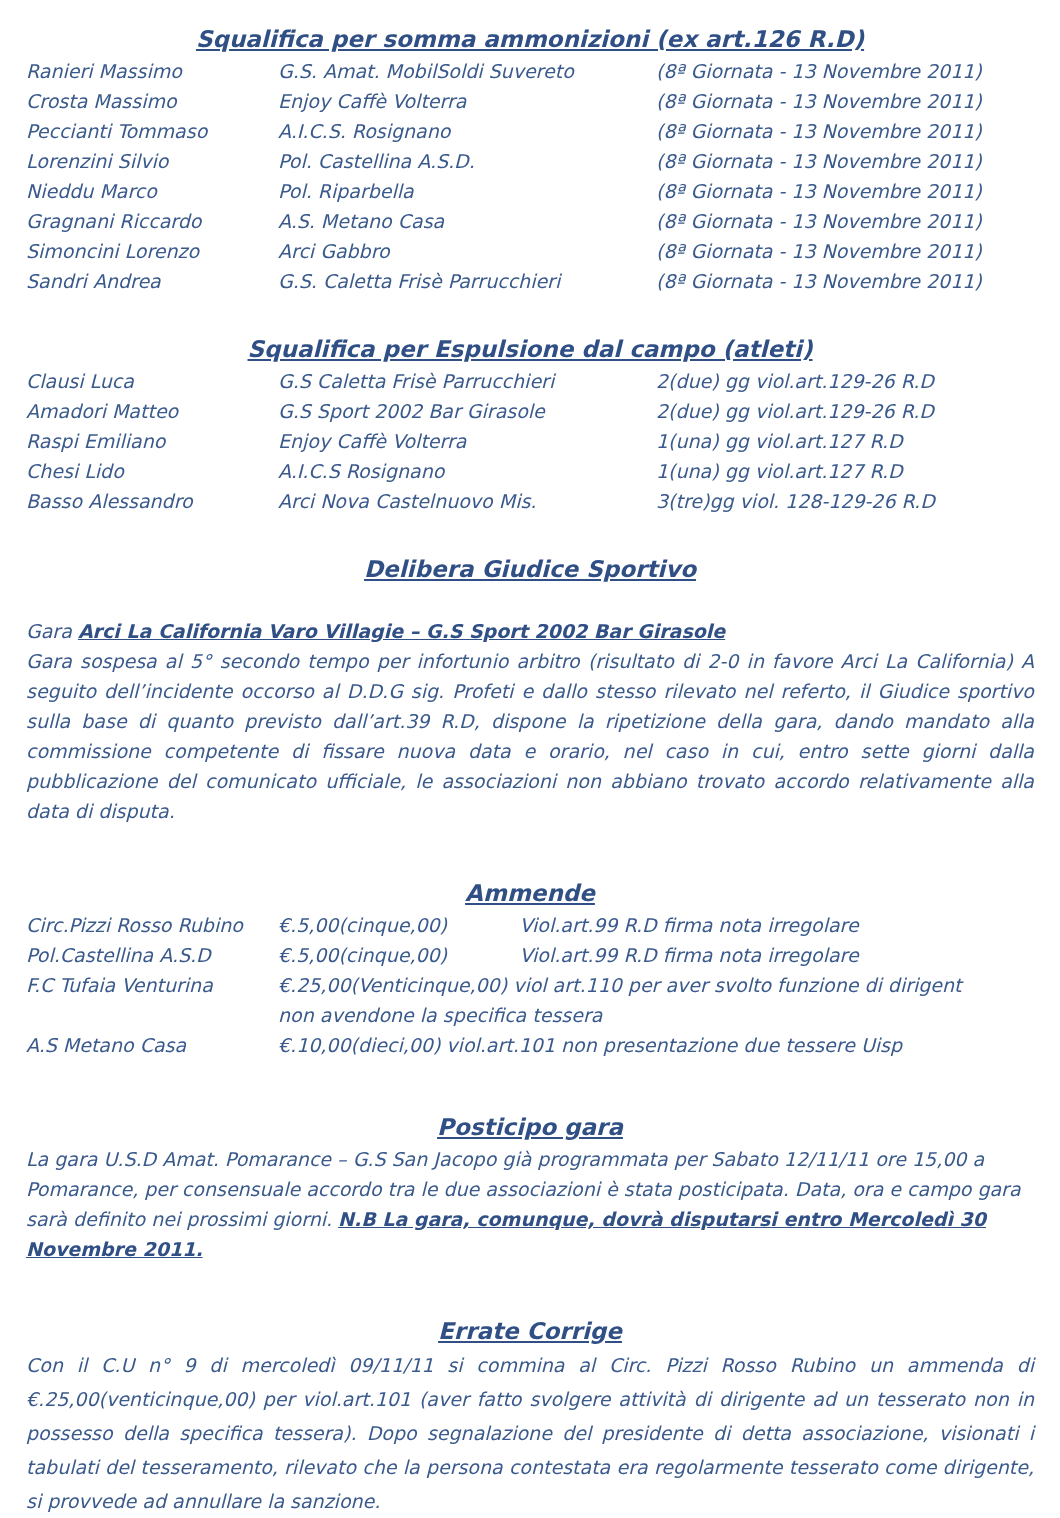Squalifica per somma ammonizioni (ex art.126 R.D)
| Ranieri Massimo | G.S. Amat. MobilSoldi Suvereto | (8ª Giornata - 13 Novembre 2011) |
| Crosta Massimo | Enjoy Caffè Volterra | (8ª Giornata - 13 Novembre 2011) |
| Peccianti Tommaso | A.I.C.S. Rosignano | (8ª Giornata - 13 Novembre 2011) |
| Lorenzini Silvio | Pol. Castellina A.S.D. | (8ª Giornata - 13 Novembre 2011) |
| Nieddu Marco | Pol. Riparbella | (8ª Giornata - 13 Novembre 2011) |
| Gragnani Riccardo | A.S. Metano Casa | (8ª Giornata - 13 Novembre 2011) |
| Simoncini Lorenzo | Arci Gabbro | (8ª Giornata - 13 Novembre 2011) |
| Sandri Andrea | G.S. Caletta Frisè Parrucchieri | (8ª Giornata - 13 Novembre 2011) |
Squalifica per Espulsione dal campo (atleti)
| Clausi Luca | G.S Caletta Frisè Parrucchieri | 2(due) gg viol.art.129-26 R.D |
| Amadori Matteo | G.S Sport 2002 Bar Girasole | 2(due) gg viol.art.129-26 R.D |
| Raspi Emiliano | Enjoy Caffè Volterra | 1(una) gg viol.art.127 R.D |
| Chesi Lido | A.I.C.S Rosignano | 1(una) gg viol.art.127 R.D |
| Basso Alessandro | Arci Nova Castelnuovo Mis. | 3(tre)gg viol. 128-129-26 R.D |
Delibera Giudice Sportivo
Gara Arci La California Varo Villagie – G.S Sport 2002 Bar Girasole
Gara sospesa al 5° secondo tempo per infortunio arbitro (risultato di 2-0 in favore Arci La California) A seguito dell’incidente occorso al D.D.G sig. Profeti e dallo stesso rilevato nel referto, il Giudice sportivo sulla base di quanto previsto dall’art.39 R.D, dispone la ripetizione della gara, dando mandato alla commissione competente di fissare nuova data e orario, nel caso in cui, entro sette giorni dalla pubblicazione del comunicato ufficiale, le associazioni non abbiano trovato accordo relativamente alla data di disputa.
Ammende
| Circ.Pizzi Rosso Rubino | €.5,00(cinque,00) Viol.art.99 R.D firma nota irregolare |
| Pol.Castellina A.S.D | €.5,00(cinque,00) Viol.art.99 R.D firma nota irregolare |
| F.C Tufaia Venturina | €.25,00(Venticinque,00) viol art.110 per aver svolto funzione di dirigent non avendone la specifica tessera |
| A.S Metano Casa | €.10,00(dieci,00) viol.art.101 non presentazione due tessere Uisp |
Posticipo gara
La gara U.S.D Amat. Pomarance – G.S San Jacopo già programmata per Sabato 12/11/11 ore 15,00 a Pomarance, per consensuale accordo tra le due associazioni è stata posticipata. Data, ora e campo gara sarà definito nei prossimi giorni. N.B La gara, comunque, dovrà disputarsi entro Mercoledì 30 Novembre 2011.
Errate Corrige
Con il C.U n° 9 di mercoledì 09/11/11 si commina al Circ. Pizzi Rosso Rubino un ammenda di €.25,00(venticinque,00) per viol.art.101 (aver fatto svolgere attività di dirigente ad un tesserato non in possesso della specifica tessera). Dopo segnalazione del presidente di detta associazione, visionati i tabulati del tesseramento, rilevato che la persona contestata era regolarmente tesserato come dirigente, si provvede ad annullare la sanzione.